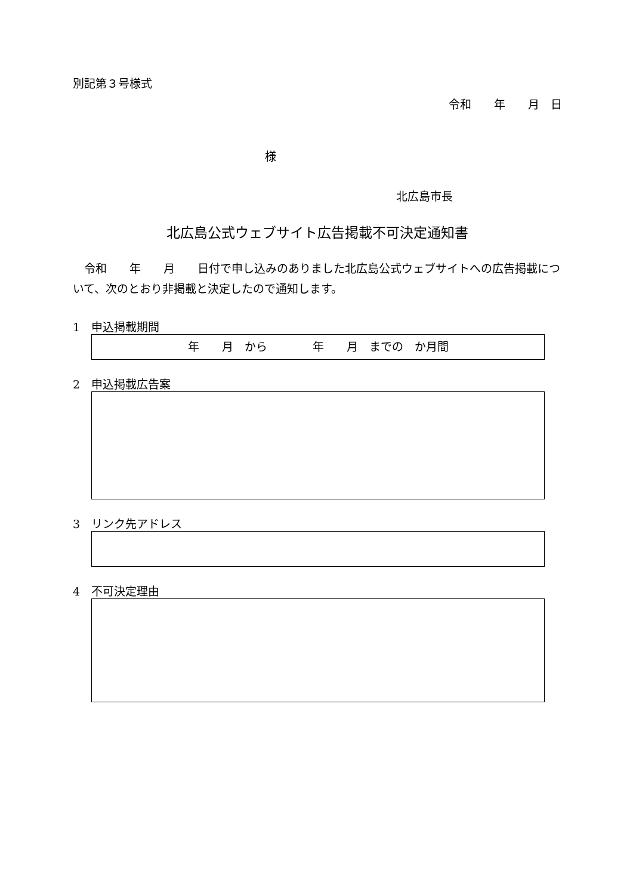別記第３号様式
令和　　年　　月　日
様
北広島市長
北広島公式ウェブサイト広告掲載不可決定通知書
　令和　　年　　月　　日付で申し込みのありました北広島公式ウェブサイトへの広告掲載について、次のとおり非掲載と決定したので通知します。
1　申込掲載期間
年　　月　から　　　　年　　月　までの　か月間
2　申込掲載広告案
3　リンク先アドレス
4　不可決定理由